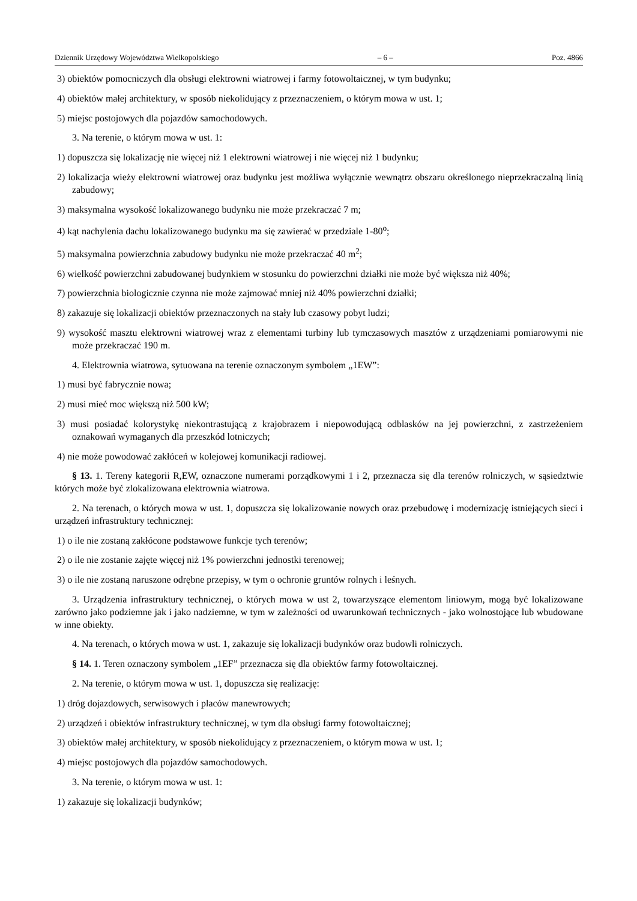Dziennik Urzędowy Województwa Wielkopolskiego – 6 – Poz. 4866
3) obiektów pomocniczych dla obsługi elektrowni wiatrowej i farmy fotowoltaicznej, w tym budynku;
4) obiektów małej architektury, w sposób niekolidujący z przeznaczeniem, o którym mowa w ust. 1;
5) miejsc postojowych dla pojazdów samochodowych.
3. Na terenie, o którym mowa w ust. 1:
1) dopuszcza się lokalizację nie więcej niż 1 elektrowni wiatrowej i nie więcej niż 1 budynku;
2) lokalizacja wieży elektrowni wiatrowej oraz budynku jest możliwa wyłącznie wewnątrz obszaru określonego nieprzekraczalną linią zabudowy;
3) maksymalna wysokość lokalizowanego budynku nie może przekraczać 7 m;
4) kąt nachylenia dachu lokalizowanego budynku ma się zawierać w przedziale 1-80<sup>o</sup>;
5) maksymalna powierzchnia zabudowy budynku nie może przekraczać 40 m<sup>2</sup>;
6) wielkość powierzchni zabudowanej budynkiem w stosunku do powierzchni działki nie może być większa niż 40%;
7) powierzchnia biologicznie czynna nie może zajmować mniej niż 40% powierzchni działki;
8) zakazuje się lokalizacji obiektów przeznaczonych na stały lub czasowy pobyt ludzi;
9) wysokość masztu elektrowni wiatrowej wraz z elementami turbiny lub tymczasowych masztów z urządzeniami pomiarowymi nie może przekraczać 190 m.
4. Elektrownia wiatrowa, sytuowana na terenie oznaczonym symbolem „1EW”:
1) musi być fabrycznie nowa;
2) musi mieć moc większą niż 500 kW;
3) musi posiadać kolorystykę niekontrastującą z krajobrazem i niepowodującą odblasków na jej powierzchni, z zastrzeżeniem oznakowań wymaganych dla przeszkód lotniczych;
4) nie może powodować zakłóceń w kolejowej komunikacji radiowej.
§ 13. 1. Tereny kategorii R,EW, oznaczone numerami porządkowymi 1 i 2, przeznacza się dla terenów rolniczych, w sąsiedztwie których może być zlokalizowana elektrownia wiatrowa.
2. Na terenach, o których mowa w ust. 1, dopuszcza się lokalizowanie nowych oraz przebudowę i modernizację istniejących sieci i urządzeń infrastruktury technicznej:
1) o ile nie zostaną zakłócone podstawowe funkcje tych terenów;
2) o ile nie zostanie zajęte więcej niż 1% powierzchni jednostki terenowej;
3) o ile nie zostaną naruszone odrębne przepisy, w tym o ochronie gruntów rolnych i leśnych.
3. Urządzenia infrastruktury technicznej, o których mowa w ust 2, towarzyszące elementom liniowym, mogą być lokalizowane zarówno jako podziemne jak i jako nadziemne, w tym w zależności od uwarunkowań technicznych - jako wolnostojące lub wbudowane w inne obiekty.
4. Na terenach, o których mowa w ust. 1, zakazuje się lokalizacji budynków oraz budowli rolniczych.
§ 14. 1. Teren oznaczony symbolem „1EF” przeznacza się dla obiektów farmy fotowoltaicznej.
2. Na terenie, o którym mowa w ust. 1, dopuszcza się realizację:
1) dróg dojazdowych, serwisowych i placów manewrowych;
2) urządzeń i obiektów infrastruktury technicznej, w tym dla obsługi farmy fotowoltaicznej;
3) obiektów małej architektury, w sposób niekolidujący z przeznaczeniem, o którym mowa w ust. 1;
4) miejsc postojowych dla pojazdów samochodowych.
3. Na terenie, o którym mowa w ust. 1:
1) zakazuje się lokalizacji budynków;